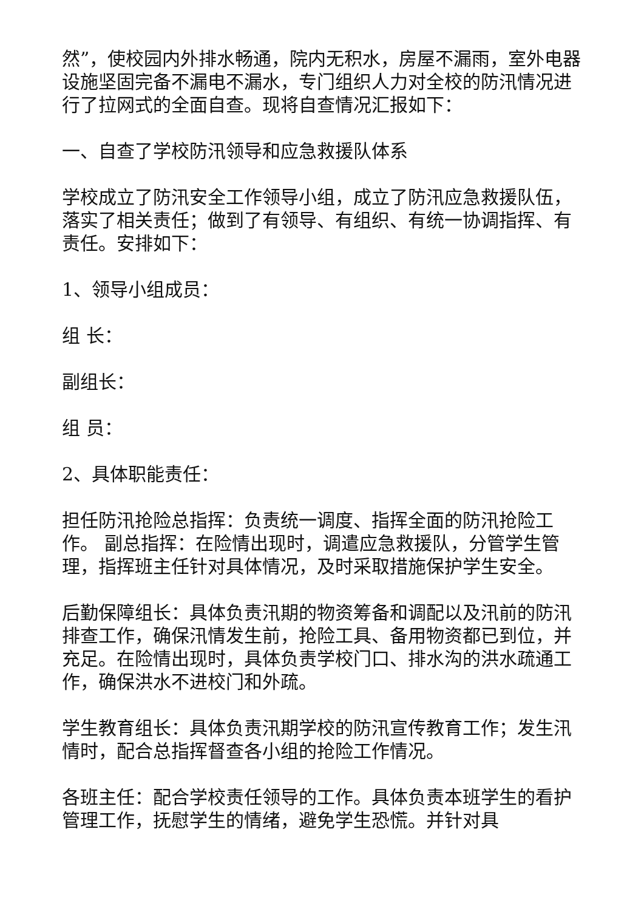然”，使校园内外排水畅通，院内无积水，房屋不漏雨，室外电器设施坚固完备不漏电不漏水，专门组织人力对全校的防汛情况进行了拉网式的全面自查。现将自查情况汇报如下：
一、自查了学校防汛领导和应急救援队体系
学校成立了防汛安全工作领导小组，成立了防汛应急救援队伍，落实了相关责任；做到了有领导、有组织、有统一协调指挥、有责任。安排如下：
1、领导小组成员：
组 长：
副组长：
组 员：
2、具体职能责任：
担任防汛抢险总指挥：负责统一调度、指挥全面的防汛抢险工作。 副总指挥：在险情出现时，调遣应急救援队，分管学生管理，指挥班主任针对具体情况，及时采取措施保护学生安全。
后勤保障组长：具体负责汛期的物资筹备和调配以及汛前的防汛排查工作，确保汛情发生前，抢险工具、备用物资都已到位，并充足。在险情出现时，具体负责学校门口、排水沟的洪水疏通工作，确保洪水不进校门和外疏。
学生教育组长：具体负责汛期学校的防汛宣传教育工作；发生汛情时，配合总指挥督查各小组的抢险工作情况。
各班主任：配合学校责任领导的工作。具体负责本班学生的看护管理工作，抚慰学生的情绪，避免学生恐慌。并针对具